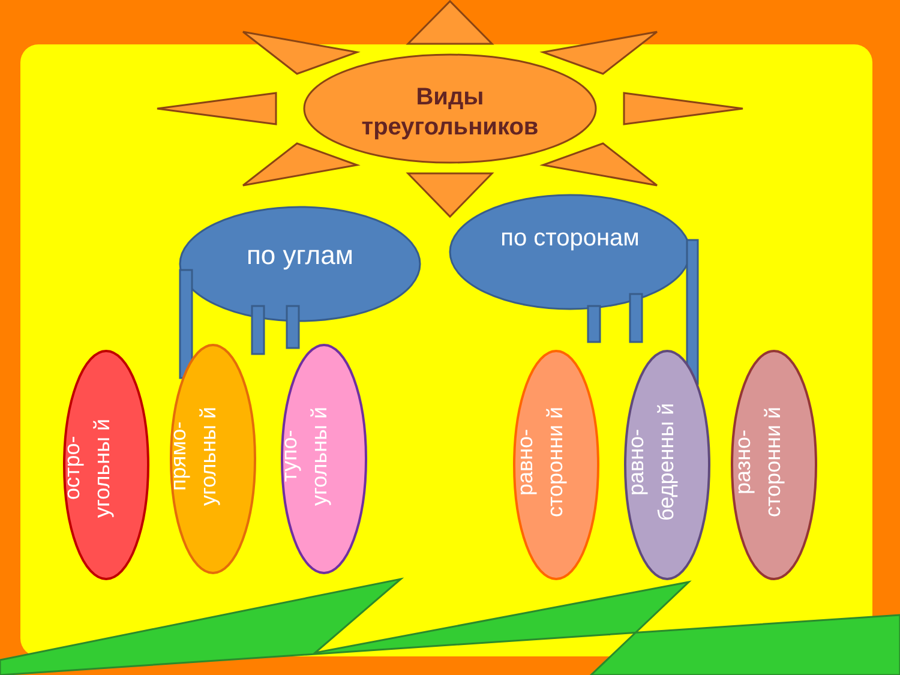Виды треугольников
по углам
по сторонам
остро- угольны й
прямо- угольны й
тупо- угольны й
равно- сторонни й
равно- бедренны й
разно- сторонни й